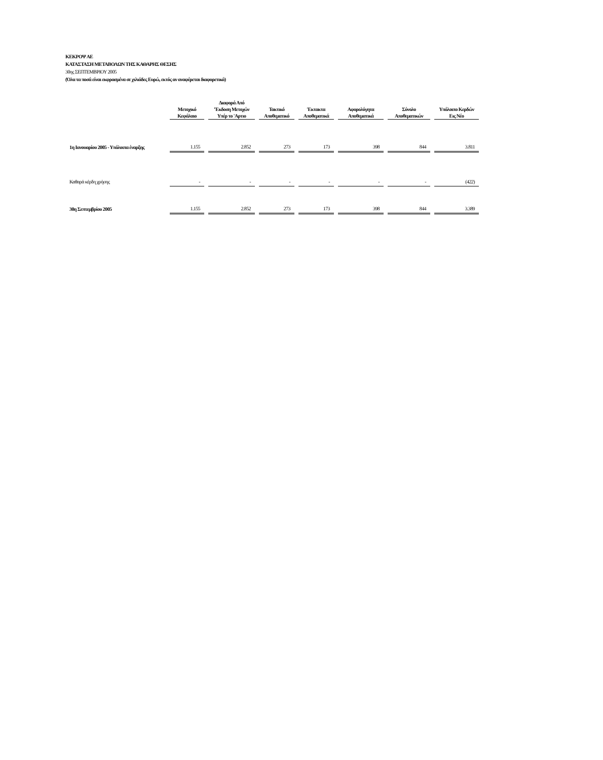ΚΕΚΡΟΨ ΑΕ
ΚΑΤΑΣΤΑΣΗ ΜΕΤΑΒΟΛΩΝ ΤΗΣ ΚΑΘΑΡΗΣ ΘΕΣΗΣ
30ης ΣΕΠΤΕΜΒΡΙΟΥ 2005
(Όλα τα ποσά είναι εκφρασμένα σε χιλιάδες Ευρώ, εκτός αν αναφέρεται διαφορετικά)
| | Μετοχικό Κεφάλαιο | Διαφορά Από 'Έκδοση Μετοχών Υπέρ το 'Αρτιο | Τακτικό Αποθεματικό | Έκτακτα Αποθεματικά | Αφορολόγητα Αποθεματικά | Σύνολο Αποθεματικών | Υπόλοιπο Κερδών Εις Νέο |
| --- | --- | --- | --- | --- | --- | --- | --- |
| 1η Ιανουαρίου 2005 - Υπόλοιπα έναρξης | 1.155 | 2.852 | 273 | 173 | 398 | 844 | 3.811 |
| Καθαρά κέρδη χρήσης | - | - | - | - | - | - | (422) |
| 30η Σεπτεμβρίου 2005 | 1.155 | 2.852 | 273 | 173 | 398 | 844 | 3.389 |